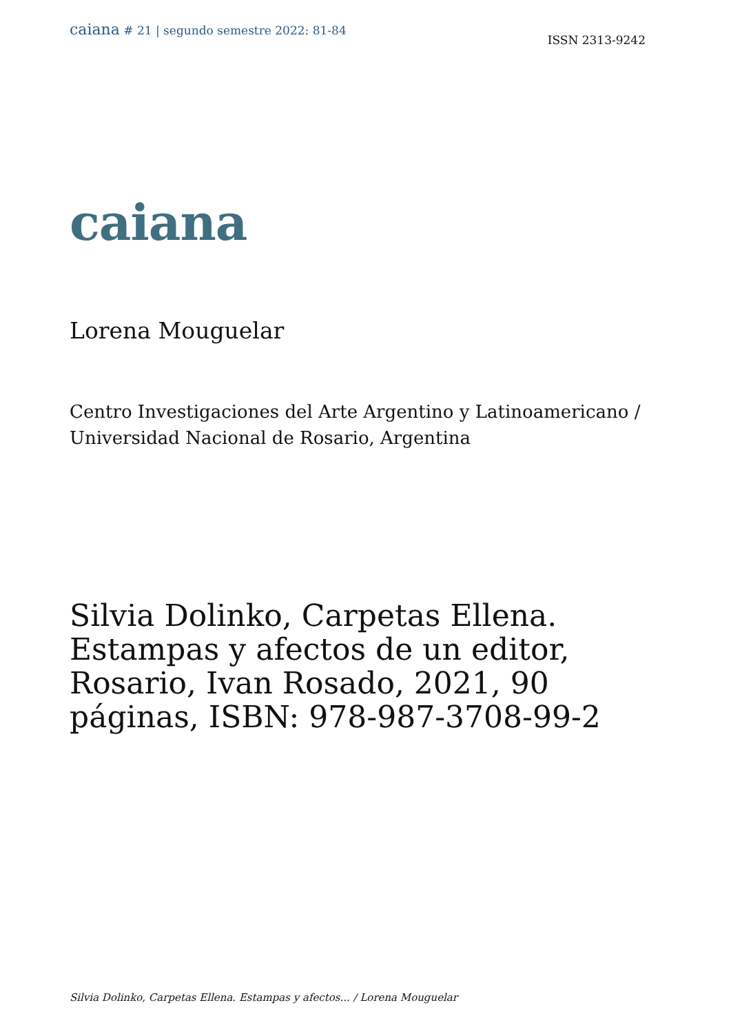caiana # 21 | segundo semestre 2022: 81-84
ISSN 2313-9242
caiana
Lorena Mouguelar
Centro Investigaciones del Arte Argentino y Latinoamericano / Universidad Nacional de Rosario, Argentina
Silvia Dolinko, Carpetas Ellena. Estampas y afectos de un editor, Rosario, Ivan Rosado, 2021, 90 páginas, ISBN: 978-987-3708-99-2
Silvia Dolinko, Carpetas Ellena. Estampas y afectos... / Lorena Mouguelar